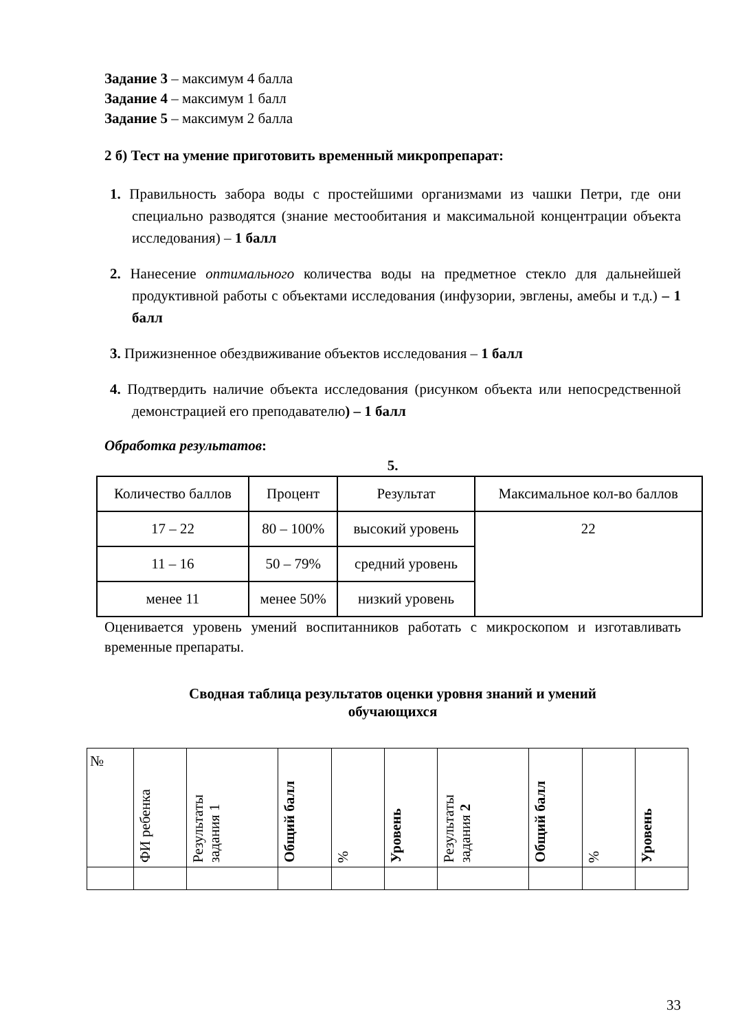Задание 3 – максимум 4 балла
Задание 4 – максимум 1 балл
Задание 5 – максимум 2 балла
2 б) Тест на умение приготовить временный микропрепарат:
1. Правильность забора воды с простейшими организмами из чашки Петри, где они специально разводятся (знание местообитания и максимальной концентрации объекта исследования) – 1 балл
2. Нанесение оптимального количества воды на предметное стекло для дальнейшей продуктивной работы с объектами исследования (инфузории, эвглены, амебы и т.д.) – 1 балл
3. Прижизненное обездвиживание объектов исследования – 1 балл
4. Подтвердить наличие объекта исследования (рисунком объекта или непосредственной демонстрацией его преподавателю) – 1 балл
Обработка результатов:
5.
| Количество баллов | Процент | Результат | Максимальное кол-во баллов |
| 17 – 22 | 80 – 100% | высокий уровень | 22 |
| 11 – 16 | 50 – 79% | средний уровень | |
| менее 11 | менее 50% | низкий уровень | |
Оценивается уровень умений воспитанников работать с микроскопом и изготавливать временные препараты.
Сводная таблица результатов оценки уровня знаний и умений
обучающихся
| № | ФИ ребенка | Результаты задания 1 | Общий балл | % | Уровень | Результаты задания 2 | Общий балл | % | Уровень |
33